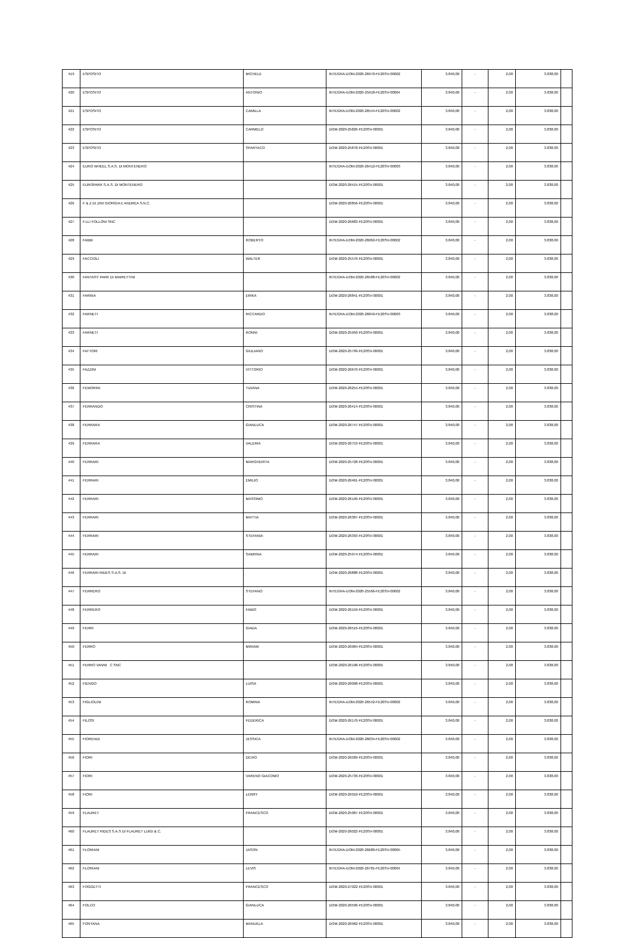| 419 | ESPOSITO | MICHELE | INTEGRA-DOM-2020-26970-FE20SV-00002 | 3.840,00 | - | 2,00 | 3.838,00 | |
| 420 | ESPOSITO | ANTONIO | INTEGRA-DOM-2020-25918-FE20SV-00004 | 3.840,00 | - | 2,00 | 3.838,00 | |
| 421 | ESPOSITO | CAMILLA | INTEGRA-DOM-2020-26544-FE20SV-00002 | 3.840,00 | - | 2,00 | 3.838,00 | |
| 422 | ESPOSITO | CARMELO | DOM-2020-25826-FE20SV-00001 | 3.840,00 | - | 2,00 | 3.838,00 | |
| 423 | ESPOSITO | SPARTACO | DOM-2020-25878-FE20SV-00001 | 3.840,00 | - | 2,00 | 3.838,00 | |
| 424 | EURO WHEEL S.A.S. DI MONTENERO | | INTEGRA-DOM-2020-26412-FE20SV-00003 | 3.840,00 | - | 2,00 | 3.838,00 | |
| 425 | EUROPARK S.A.S. DI MONTENERO | | DOM-2020-26415-FE20SV-00001 | 3.840,00 | - | 2,00 | 3.838,00 | |
| 426 | F & Z DI ZINI GIORGIA E ANDREA S.N.C. | | DOM-2020-26856-FE20SV-00001 | 3.840,00 | - | 2,00 | 3.838,00 | |
| 427 | F.LLI FOLLONI SNC | | DOM-2020-26683-FE20SV-00001 | 3.840,00 | - | 2,00 | 3.838,00 | |
| 428 | FABBI | ROBERTO | INTEGRA-DOM-2020-26062-FE20SV-00002 | 3.840,00 | - | 2,00 | 3.838,00 | |
| 429 | FACCIOLI | WALTER | DOM-2020-25570-FE20SV-00001 | 3.840,00 | - | 2,00 | 3.838,00 | |
| 430 | FANTASY PARK DI MARIETTINI | | INTEGRA-DOM-2020-26588-FE20SV-00002 | 3.840,00 | - | 2,00 | 3.838,00 | |
| 431 | FARINA | ERIKA | DOM-2020-26841-FE20SV-00001 | 3.840,00 | - | 2,00 | 3.838,00 | |
| 432 | FARNETI | RICCARDO | INTEGRA-DOM-2020-26849-FE20SV-00003 | 3.840,00 | - | 2,00 | 3.838,00 | |
| 433 | FARNETI | RONNI | DOM-2020-25950-FE20SV-00001 | 3.840,00 | - | 2,00 | 3.838,00 | |
| 434 | FATTORI | GIULIANO | DOM-2020-25799-FE20SV-00001 | 3.840,00 | - | 2,00 | 3.838,00 | |
| 435 | FAZZINI | VITTORIO | DOM-2020-26670-FE20SV-00001 | 3.840,00 | - | 2,00 | 3.838,00 | |
| 436 | FEMORINI | TIZIANA | DOM-2020-26254-FE20SV-00001 | 3.840,00 | - | 2,00 | 3.838,00 | |
| 437 | FERRANDO | CRISTINA | DOM-2020-26414-FE20SV-00001 | 3.840,00 | - | 2,00 | 3.838,00 | |
| 438 | FERRARA | GIANLUCA | DOM-2020-26747-FE20SV-00001 | 3.840,00 | - | 2,00 | 3.838,00 | |
| 439 | FERRARA | VALERIA | DOM-2020-26753-FE20SV-00001 | 3.840,00 | - | 2,00 | 3.838,00 | |
| 440 | FERRARI | MARGHERITA | DOM-2020-25728-FE20SV-00001 | 3.840,00 | - | 2,00 | 3.838,00 | |
| 441 | FERRARI | EMILIO | DOM-2020-26461-FE20SV-00001 | 3.840,00 | - | 2,00 | 3.838,00 | |
| 442 | FERRARI | MASSIMO | DOM-2020-26199-FE20SV-00001 | 3.840,00 | - | 2,00 | 3.838,00 | |
| 443 | FERRARI | MATTIA | DOM-2020-26387-FE20SV-00001 | 3.840,00 | - | 2,00 | 3.838,00 | |
| 444 | FERRARI | STEFANIA | DOM-2020-26393-FE20SV-00001 | 3.840,00 | - | 2,00 | 3.838,00 | |
| 445 | FERRARI | SABRINA | DOM-2020-25974-FE20SV-00001 | 3.840,00 | - | 2,00 | 3.838,00 | |
| 446 | FERRARI RIDES S.A.S. DI | | DOM-2020-26888-FE20SV-00001 | 3.840,00 | - | 2,00 | 3.838,00 | |
| 447 | FERRERO | STEFANO | INTEGRA-DOM-2020-25566-FE20SV-00002 | 3.840,00 | - | 2,00 | 3.838,00 | |
| 448 | FERRERO | FABIO | DOM-2020-26159-FE20SV-00001 | 3.840,00 | - | 2,00 | 3.838,00 | |
| 449 | FERRI | GIADA | DOM-2020-26519-FE20SV-00001 | 3.840,00 | - | 2,00 | 3.838,00 | |
| 450 | FERRO | MIRIAM | DOM-2020-26984-FE20SV-00001 | 3.840,00 | - | 2,00 | 3.838,00 | |
| 451 | FERRO VANNI C SNC | | DOM-2020-26198-FE20SV-00001 | 3.840,00 | - | 2,00 | 3.838,00 | |
| 452 | FIENGO | LUISA | DOM-2020-26098-FE20SV-00001 | 3.840,00 | - | 2,00 | 3.838,00 | |
| 453 | FIGLIOLINI | ROMINA | INTEGRA-DOM-2020-26542-FE20SV-00002 | 3.840,00 | - | 2,00 | 3.838,00 | |
| 454 | FILOSI | FEDERICA | DOM-2020-26170-FE20SV-00001 | 3.840,00 | - | 2,00 | 3.838,00 | |
| 455 | FIORENDI | JESSICA | INTEGRA-DOM-2020-26034-FE20SV-00002 | 3.840,00 | - | 2,00 | 3.838,00 | |
| 456 | FIORI | DEVIO | DOM-2020-26589-FE20SV-00001 | 3.840,00 | - | 2,00 | 3.838,00 | |
| 457 | FIORI | VARENO GIACOMO | DOM-2020-25739-FE20SV-00001 | 3.840,00 | - | 2,00 | 3.838,00 | |
| 458 | FIORI | LERRY | DOM-2020-26910-FE20SV-00001 | 3.840,00 | - | 2,00 | 3.838,00 | |
| 459 | FLAURET | FRANCESCO | DOM-2020-25987-FE20SV-00001 | 3.840,00 | - | 2,00 | 3.838,00 | |
| 460 | FLAURET RIDES S.A.S DI FLAURET LUIGI & C. | | DOM-2020-26022-FE20SV-00001 | 3.840,00 | - | 2,00 | 3.838,00 | |
| 461 | FLORIANI | JASON | INTEGRA-DOM-2020-26680-FE20SV-00005 | 3.840,00 | - | 2,00 | 3.838,00 | |
| 462 | FLORIANI | LEVIS | INTEGRA-DOM-2020-26781-FE20SV-00004 | 3.840,00 | - | 2,00 | 3.838,00 | |
| 463 | FOGGETTI | FRANCESCO | DOM-2020-27022-FE20SV-00001 | 3.840,00 | - | 2,00 | 3.838,00 | |
| 464 | FOLCO | GIANLUCA | DOM-2020-26596-FE20SV-00001 | 3.840,00 | - | 2,00 | 3.838,00 | |
| 465 | FONTANA | MANUELA | DOM-2020-26962-FE20SV-00001 | 3.840,00 | - | 2,00 | 3.838,00 | |